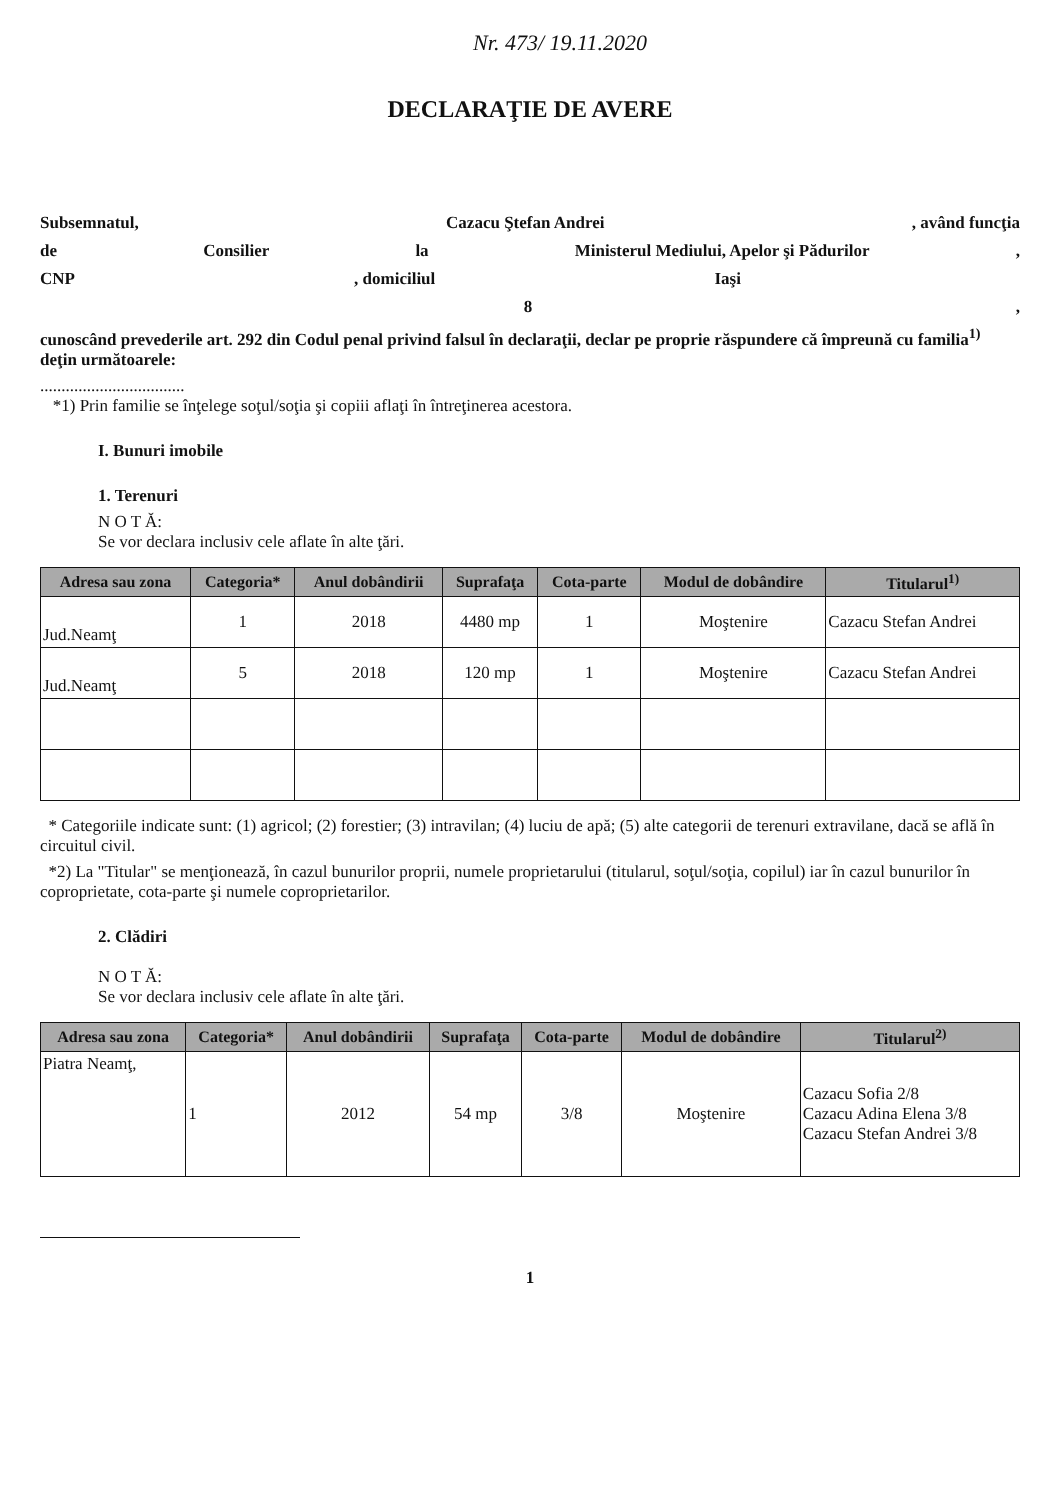Nr. 473/ 19.11.2020
DECLARAŢIE DE AVERE
Subsemnatul, Cazacu Ştefan Andrei, având funcţia
de Consilier la Ministerul Mediului, Apelor şi Pădurilor,
CNP, domiciliul Iaşi
8,
cunoscând prevederile art. 292 din Codul penal privind falsul în declaraţii, declar pe proprie răspundere că împreună cu familia<sup>1)</sup> deţin următoarele:
..................................
*1) Prin familie se înţelege soţul/soţia şi copiii aflaţi în întreţinerea acestora.
I. Bunuri imobile
1. Terenuri
N O T Ă:
Se vor declara inclusiv cele aflate în alte ţări.
| Adresa sau zona | Categoria* | Anul dobândirii | Suprafaţa | Cota-parte | Modul de dobândire | Titularul<sup>1)</sup> |
| --- | --- | --- | --- | --- | --- | --- |
| Jud.Neamţ | 1 | 2018 | 4480 mp | 1 | Moştenire | Cazacu Stefan Andrei |
| Jud.Neamţ | 5 | 2018 | 120 mp | 1 | Moştenire | Cazacu Stefan Andrei |
* Categoriile indicate sunt: (1) agricol; (2) forestier; (3) intravilan; (4) luciu de apă; (5) alte categorii de terenuri extravilane, dacă se află în circuitul civil.
*2) La "Titular" se menţionează, în cazul bunurilor proprii, numele proprietarului (titularul, soţul/soţia, copilul) iar în cazul bunurilor în coproprietate, cota-parte şi numele coproprietarilor.
2. Clădiri
N O T Ă:
Se vor declara inclusiv cele aflate în alte ţări.
| Adresa sau zona | Categoria* | Anul dobândirii | Suprafaţa | Cota-parte | Modul de dobândire | Titularul<sup>2)</sup> |
| --- | --- | --- | --- | --- | --- | --- |
| Piatra Neamţ, | 1 | 2012 | 54 mp | 3/8 | Moştenire | Cazacu Sofia 2/8 Cazacu Adina Elena 3/8 Cazacu Stefan Andrei 3/8 |
1